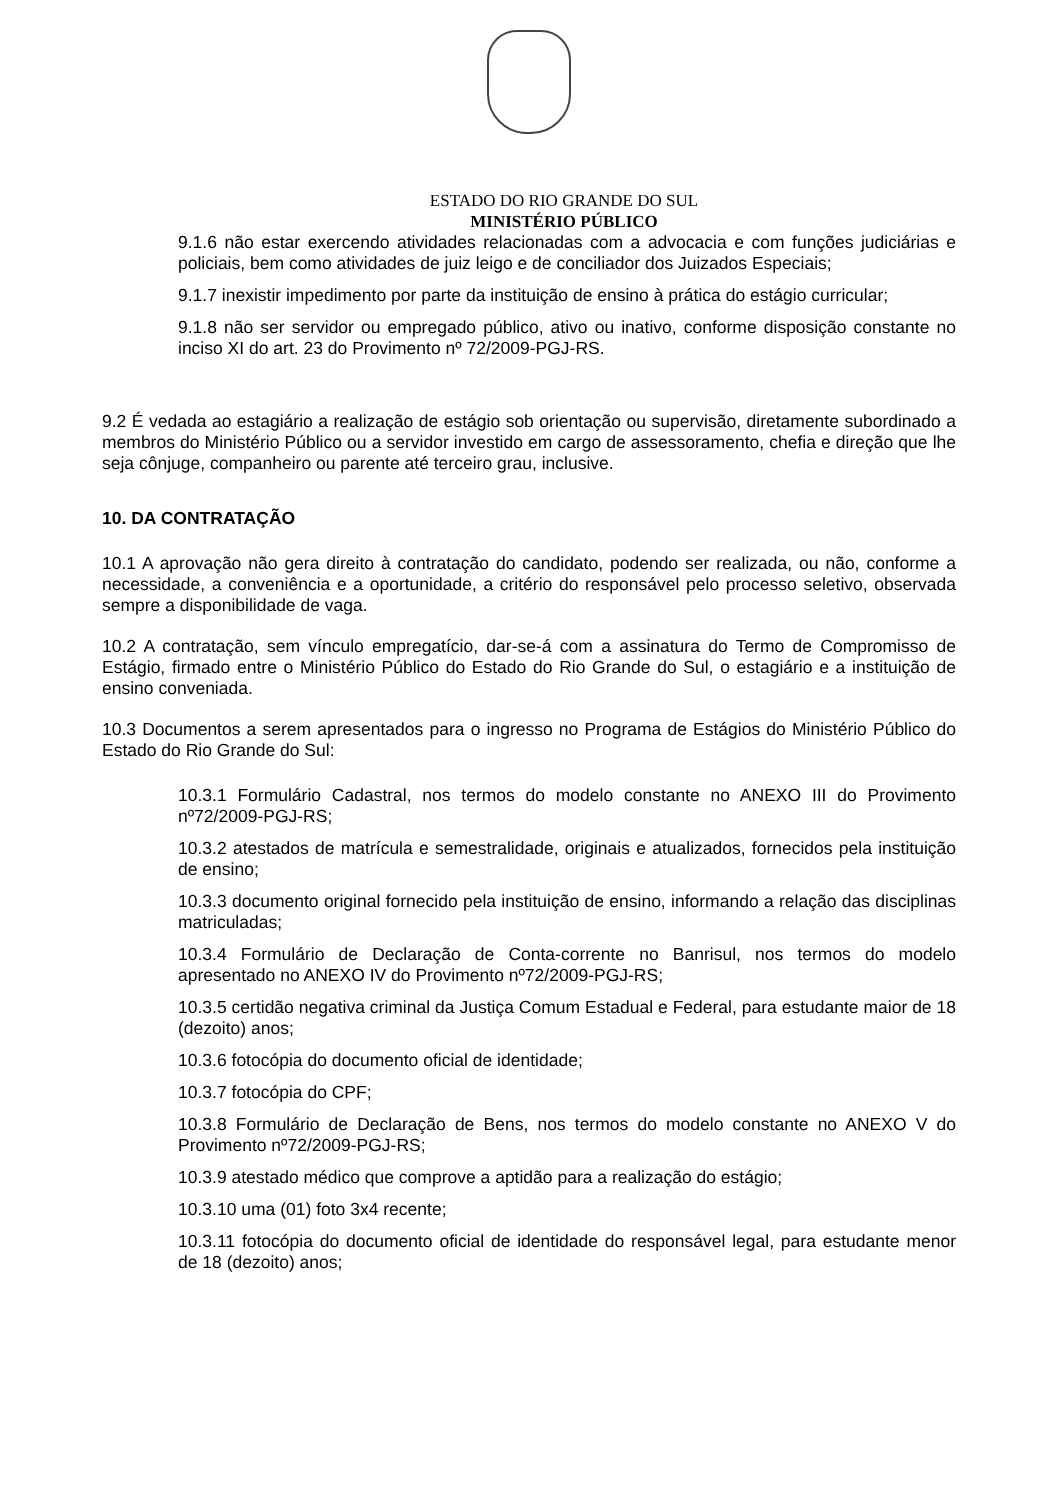ESTADO DO RIO GRANDE DO SUL
MINISTÉRIO PÚBLICO
9.1.6 não estar exercendo atividades relacionadas com a advocacia e com funções judiciárias e policiais, bem como atividades de juiz leigo e de conciliador dos Juizados Especiais;
9.1.7 inexistir impedimento por parte da instituição de ensino à prática do estágio curricular;
9.1.8 não ser servidor ou empregado público, ativo ou inativo, conforme disposição constante no inciso XI do art. 23 do Provimento nº 72/2009-PGJ-RS.
9.2 É vedada ao estagiário a realização de estágio sob orientação ou supervisão, diretamente subordinado a membros do Ministério Público ou a servidor investido em cargo de assessoramento, chefia e direção que lhe seja cônjuge, companheiro ou parente até terceiro grau, inclusive.
10. DA CONTRATAÇÃO
10.1 A aprovação não gera direito à contratação do candidato, podendo ser realizada, ou não, conforme a necessidade, a conveniência e a oportunidade, a critério do responsável pelo processo seletivo, observada sempre a disponibilidade de vaga.
10.2 A contratação, sem vínculo empregatício, dar-se-á com a assinatura do Termo de Compromisso de Estágio, firmado entre o Ministério Público do Estado do Rio Grande do Sul, o estagiário e a instituição de ensino conveniada.
10.3 Documentos a serem apresentados para o ingresso no Programa de Estágios do Ministério Público do Estado do Rio Grande do Sul:
10.3.1 Formulário Cadastral, nos termos do modelo constante no ANEXO III do Provimento nº72/2009-PGJ-RS;
10.3.2 atestados de matrícula e semestralidade, originais e atualizados, fornecidos pela instituição de ensino;
10.3.3 documento original fornecido pela instituição de ensino, informando a relação das disciplinas matriculadas;
10.3.4 Formulário de Declaração de Conta-corrente no Banrisul, nos termos do modelo apresentado no ANEXO IV do Provimento nº72/2009-PGJ-RS;
10.3.5 certidão negativa criminal da Justiça Comum Estadual e Federal, para estudante maior de 18 (dezoito) anos;
10.3.6 fotocópia do documento oficial de identidade;
10.3.7 fotocópia do CPF;
10.3.8 Formulário de Declaração de Bens, nos termos do modelo constante no ANEXO V do Provimento nº72/2009-PGJ-RS;
10.3.9 atestado médico que comprove a aptidão para a realização do estágio;
10.3.10 uma (01) foto 3x4 recente;
10.3.11 fotocópia do documento oficial de identidade do responsável legal, para estudante menor de 18 (dezoito) anos;